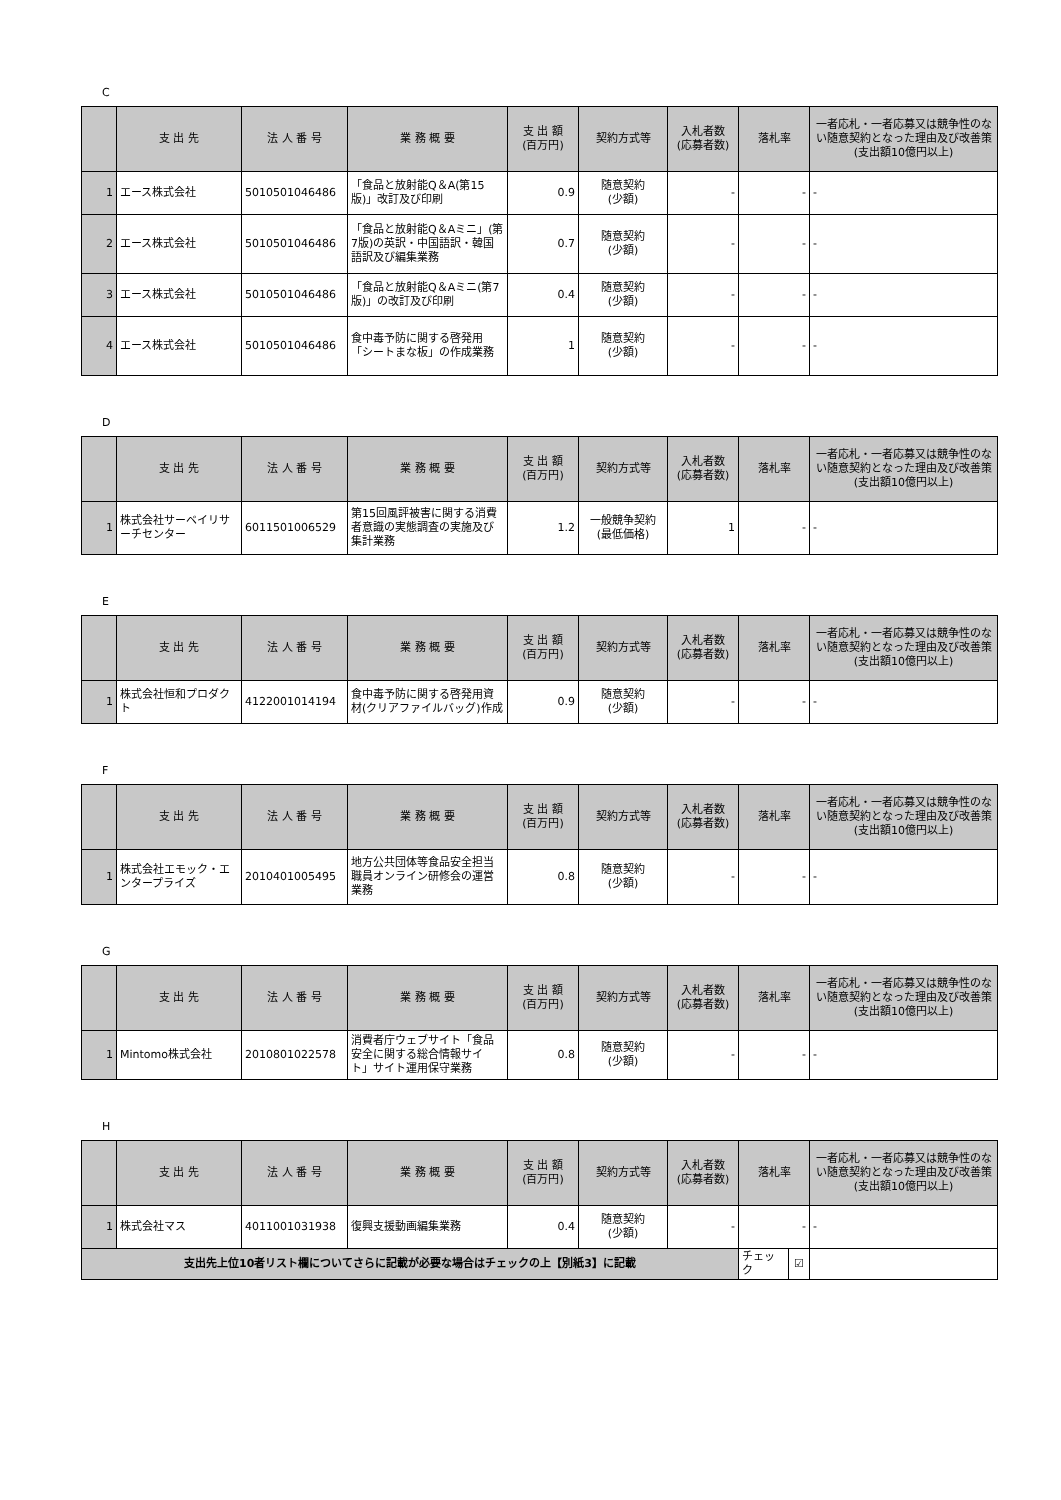C
| | 支 出 先 | 法 人 番 号 | 業 務 概 要 | 支 出 額 (百万円) | 契約方式等 | 入札者数 (応募者数) | 落札率 | 一者応札・一者応募又は競争性のない随意契約となった理由及び改善策 (支出額10億円以上) |
| --- | --- | --- | --- | --- | --- | --- | --- | --- |
| 1 | エース株式会社 | 5010501046486 | 「食品と放射能Q＆A(第15版)」改訂及び印刷 | 0.9 | 随意契約 (少額) | - | - | - |
| 2 | エース株式会社 | 5010501046486 | 「食品と放射能Q＆Aミニ」(第7版)の英訳・中国語訳・韓国語訳及び編集業務 | 0.7 | 随意契約 (少額) | - | - | - |
| 3 | エース株式会社 | 5010501046486 | 「食品と放射能Q＆Aミニ(第7版)」の改訂及び印刷 | 0.4 | 随意契約 (少額) | - | - | - |
| 4 | エース株式会社 | 5010501046486 | 食中毒予防に関する啓発用「シートまな板」の作成業務 | 1 | 随意契約 (少額) | - | - | - |
D
| | 支 出 先 | 法 人 番 号 | 業 務 概 要 | 支 出 額 (百万円) | 契約方式等 | 入札者数 (応募者数) | 落札率 | 一者応札・一者応募又は競争性のない随意契約となった理由及び改善策 (支出額10億円以上) |
| --- | --- | --- | --- | --- | --- | --- | --- | --- |
| 1 | 株式会社サーベイリサーチセンター | 6011501006529 | 第15回風評被害に関する消費者意識の実態調査の実施及び集計業務 | 1.2 | 一般競争契約 (最低価格) | 1 | - | - |
E
| | 支 出 先 | 法 人 番 号 | 業 務 概 要 | 支 出 額 (百万円) | 契約方式等 | 入札者数 (応募者数) | 落札率 | 一者応札・一者応募又は競争性のない随意契約となった理由及び改善策 (支出額10億円以上) |
| --- | --- | --- | --- | --- | --- | --- | --- | --- |
| 1 | 株式会社恒和プロダクト | 4122001014194 | 食中毒予防に関する啓発用資材(クリアファイルバッグ)作成 | 0.9 | 随意契約 (少額) | - | - | - |
F
| | 支 出 先 | 法 人 番 号 | 業 務 概 要 | 支 出 額 (百万円) | 契約方式等 | 入札者数 (応募者数) | 落札率 | 一者応札・一者応募又は競争性のない随意契約となった理由及び改善策 (支出額10億円以上) |
| --- | --- | --- | --- | --- | --- | --- | --- | --- |
| 1 | 株式会社エモック・エンタープライズ | 2010401005495 | 地方公共団体等食品安全担当職員オンライン研修会の運営業務 | 0.8 | 随意契約 (少額) | - | - | - |
G
| | 支 出 先 | 法 人 番 号 | 業 務 概 要 | 支 出 額 (百万円) | 契約方式等 | 入札者数 (応募者数) | 落札率 | 一者応札・一者応募又は競争性のない随意契約となった理由及び改善策 (支出額10億円以上) |
| --- | --- | --- | --- | --- | --- | --- | --- | --- |
| 1 | Mintomo株式会社 | 2010801022578 | 消費者庁ウェブサイト「食品安全に関する総合情報サイト」サイト運用保守業務 | 0.8 | 随意契約 (少額) | - | - | - |
H
| | 支 出 先 | 法 人 番 号 | 業 務 概 要 | 支 出 額 (百万円) | 契約方式等 | 入札者数 (応募者数) | 落札率 | | 一者応札・一者応募又は競争性のない随意契約となった理由及び改善策 (支出額10億円以上) |
| --- | --- | --- | --- | --- | --- | --- | --- | --- | --- |
| 1 | 株式会社マス | 4011001031938 | 復興支援動画編集業務 | 0.4 | 随意契約 (少額) | - | - | | - |
| 支出先上位10者リスト欄についてさらに記載が必要な場合はチェックの上【別紙3】に記載 | | | | | | | チェック | ☑ | |